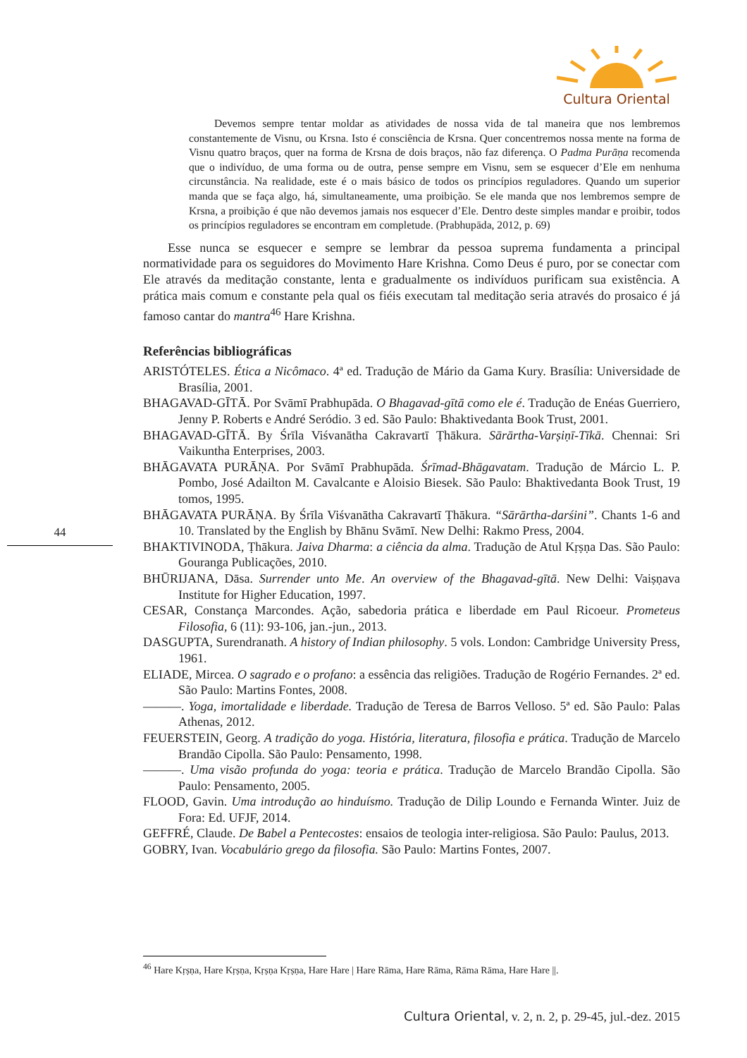Cultura Oriental
44
Devemos sempre tentar moldar as atividades de nossa vida de tal maneira que nos lembremos constantemente de Visnu, ou Krsna. Isto é consciência de Krsna. Quer concentremos nossa mente na forma de Visnu quatro braços, quer na forma de Krsna de dois braços, não faz diferença. O Padma Purāṇa recomenda que o indivíduo, de uma forma ou de outra, pense sempre em Visnu, sem se esquecer d’Ele em nenhuma circunstância. Na realidade, este é o mais básico de todos os princípios reguladores. Quando um superior manda que se faça algo, há, simultaneamente, uma proibição. Se ele manda que nos lembremos sempre de Krsna, a proibição é que não devemos jamais nos esquecer d’Ele. Dentro deste simples mandar e proibir, todos os princípios reguladores se encontram em completude. (Prabhupāda, 2012, p. 69)
Esse nunca se esquecer e sempre se lembrar da pessoa suprema fundamenta a principal normatividade para os seguidores do Movimento Hare Krishna. Como Deus é puro, por se conectar com Ele através da meditação constante, lenta e gradualmente os indivíduos purificam sua existência. A prática mais comum e constante pela qual os fiéis executam tal meditação seria através do prosaico é já famoso cantar do mantra<sup>46</sup> Hare Krishna.
Referências bibliográficas
ARISTÓTELES. Ética a Nicômaco. 4ª ed. Tradução de Mário da Gama Kury. Brasília: Universidade de Brasília, 2001.
BHAGAVAD-GĪTĀ. Por Svāmī Prabhupāda. O Bhagavad-gītā como ele é. Tradução de Enéas Guerriero, Jenny P. Roberts e André Seródio. 3 ed. São Paulo: Bhaktivedanta Book Trust, 2001.
BHAGAVAD-GĪTĀ. By Śrīla Viśvanātha Cakravartī Ṭhākura. Sārārtha-Varṣiṇī-Tīkā. Chennai: Sri Vaikuntha Enterprises, 2003.
BHĀGAVATA PURĀṆA. Por Svāmī Prabhupāda. Śrīmad-Bhāgavatam. Tradução de Márcio L. P. Pombo, José Adailton M. Cavalcante e Aloisio Biesek. São Paulo: Bhaktivedanta Book Trust, 19 tomos, 1995.
BHĀGAVATA PURĀṆA. By Śrīla Viśvanātha Cakravartī Ṭhākura. “Sārārtha-darśini”. Chants 1-6 and 10. Translated by the English by Bhānu Svāmī. New Delhi: Rakmo Press, 2004.
BHAKTIVINODA, Ṭhākura. Jaiva Dharma: a ciência da alma. Tradução de Atul Kṛṣṇa Das. São Paulo: Gouranga Publicações, 2010.
BHŪRIJANA, Dāsa. Surrender unto Me. An overview of the Bhagavad-gītā. New Delhi: Vaiṣṇava Institute for Higher Education, 1997.
CESAR, Constança Marcondes. Ação, sabedoria prática e liberdade em Paul Ricoeur. Prometeus Filosofia, 6 (11): 93-106, jan.-jun., 2013.
DASGUPTA, Surendranath. A history of Indian philosophy. 5 vols. London: Cambridge University Press, 1961.
ELIADE, Mircea. O sagrado e o profano: a essência das religiões. Tradução de Rogério Fernandes. 2ª ed. São Paulo: Martins Fontes, 2008.
———. Yoga, imortalidade e liberdade. Tradução de Teresa de Barros Velloso. 5ª ed. São Paulo: Palas Athenas, 2012.
FEUERSTEIN, Georg. A tradição do yoga. História, literatura, filosofia e prática. Tradução de Marcelo Brandão Cipolla. São Paulo: Pensamento, 1998.
———. Uma visão profunda do yoga: teoria e prática. Tradução de Marcelo Brandão Cipolla. São Paulo: Pensamento, 2005.
FLOOD, Gavin. Uma introdução ao hinduísmo. Tradução de Dilip Loundo e Fernanda Winter. Juiz de Fora: Ed. UFJF, 2014.
GEFFRÉ, Claude. De Babel a Pentecostes: ensaios de teologia inter-religiosa. São Paulo: Paulus, 2013.
GOBRY, Ivan. Vocabulário grego da filosofia. São Paulo: Martins Fontes, 2007.
<sup>46</sup> Hare Kṛṣṇa, Hare Kṛṣṇa, Kṛṣṇa Kṛṣṇa, Hare Hare | Hare Rāma, Hare Rāma, Rāma Rāma, Hare Hare ||.
Cultura Oriental, v. 2, n. 2, p. 29-45, jul.-dez. 2015